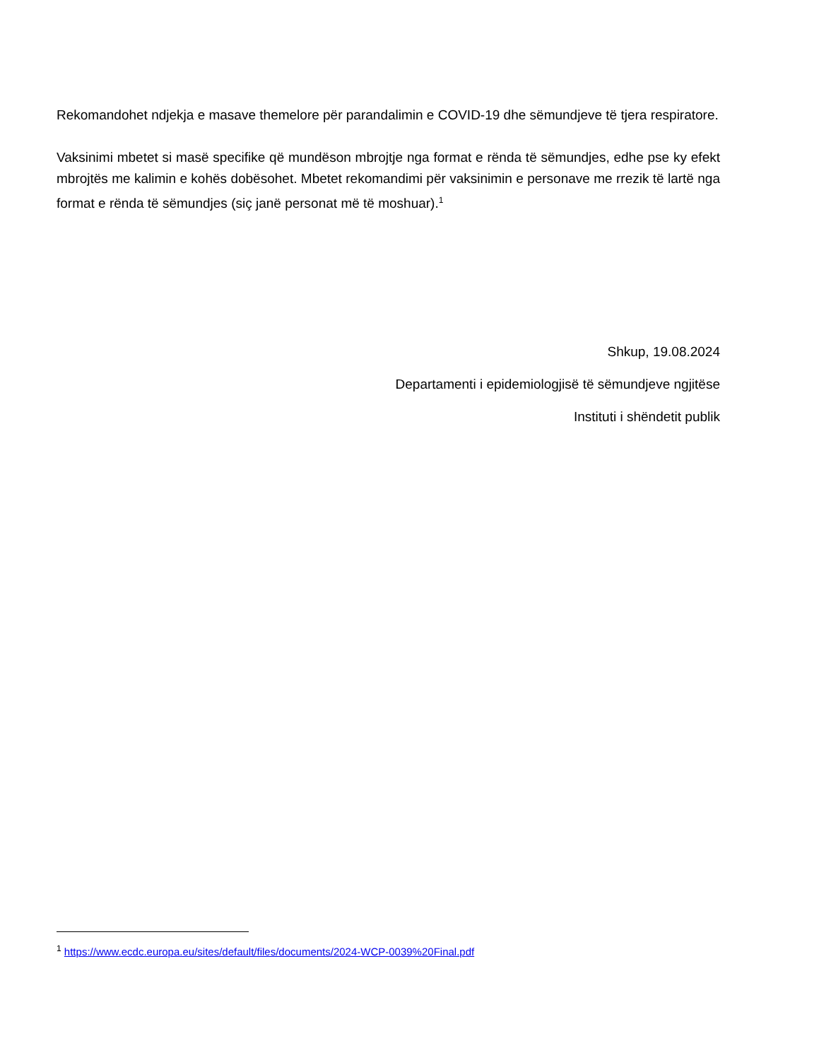Rekomandohet ndjekja e masave themelore për parandalimin e COVID-19 dhe sëmundjeve të tjera respiratore.
Vaksinimi mbetet si masë specifike që mundëson mbrojtje nga format e rënda të sëmundjes, edhe pse ky efekt mbrojtës me kalimin e kohës dobësohet. Mbetet rekomandimi për vaksinimin e personave me rrezik të lartë nga format e rënda të sëmundjes (siç janë personat më të moshuar).<sup>1</sup>
Shkup, 19.08.2024
Departamenti i epidemiologjisë të sëmundjeve ngjitëse
Instituti i shëndetit publik
<sup>1</sup> https://www.ecdc.europa.eu/sites/default/files/documents/2024-WCP-0039%20Final.pdf